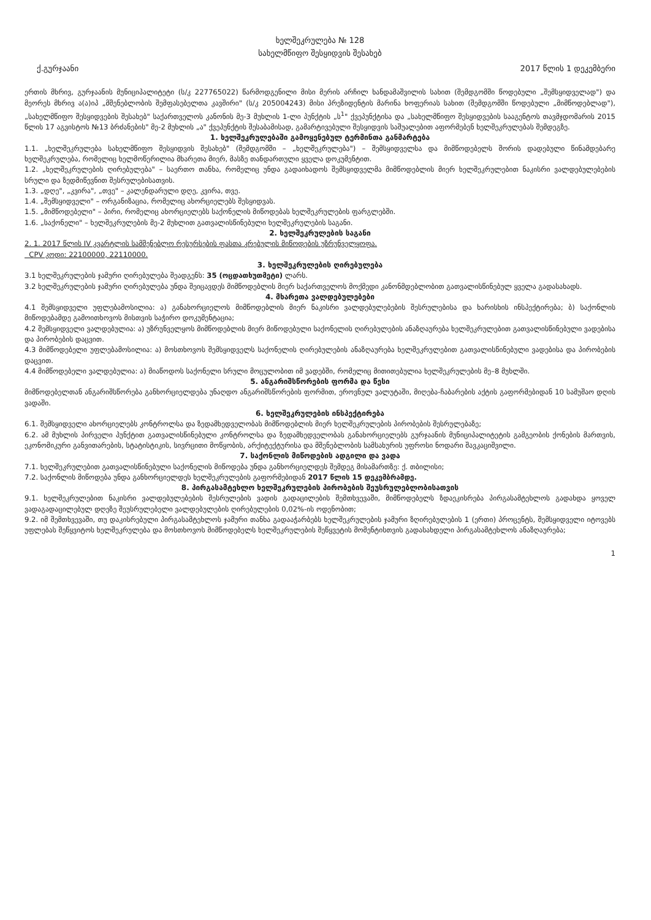ხელშეკრულება № 128
სახელმწიფო შესყიდვის შესახებ
ქ.გურჯაანი 2017 წლის 1 დეკემბერი
ერთის მხრივ, გურჯაანის მუნიციპალიტეტი (ს/კ 227765022) წარმოდგენილი მისი მერის არჩილ ხანდამაშვილის სახით (შემდგომში წოდებული „შემსყიდველად") და მეორეს მხრივ ა(ა)იპ „მშენებლობის შემფასებელთა კავშირი" (ს/კ 205004243) მისი პრეზიდენტის მარინა ხოფერიას სახით (შემდგომში წოდებული „მიმწოდებლად"), „სახელმწიფო შესყიდვების შესახებ" საქართველოს კანონის მე-3 მუხლის 1-ლი პუნქტის „ს<sup>1</sup>" ქვეპუნქტისა და „სახელმწიფო შესყიდვების სააგენტოს თავმჯდომარის 2015 წლის 17 აგვისტოს №13 ბრძანების" მე-2 მუხლის „ა" ქვეპუნქტის შესაბამისად, გამარტივებული შესყიდვის საშუალებით აფორმებენ ხელშეკრულებას შემდეგზე.
1. ხელშეკრულებაში გამოყენებულ ტერმინთა განმარტება
1.1. „ხელშეკრულება სახელმწიფო შესყიდვის შესახებ" (შემდგომში – „ხელშეკრულება") – შემსყიდველსა და მიმწოდებელს შორის დადებული წინამდებარე ხელშეკრულება, რომელიც ხელმოწერილია მხარეთა მიერ, მასზე თანდართული ყველა დოკუმენტით.
1.2. „ხელშეკრულების ღირებულება" – საერთო თანხა, რომელიც უნდა გადაიხადოს შემსყიდველმა მიმწოდებლის მიერ ხელშეკრულებით ნაკისრი ვალდებულებების სრული და ზედმიწევნით შესრულებისათვის.
1.3. „დღე", „კვირა", „თვე" – კალენდარული დღე, კვირა, თვე.
1.4. „შემსყიდველი" – ორგანიზაცია, რომელიც ახორციელებს შესყიდვას.
1.5. „მიმწოდებელი" – პირი, რომელიც ახორციელებს საქონელის მიწოდებას ხელშეკრულების ფარგლებში.
1.6. „საქონელი" – ხელშეკრულების მე-2 მუხლით გათვალისწინებული ხელშეკრულების საგანი.
2. ხელშეკრულების საგანი
2. 1. 2017 წლის IV კვარტლის სამშენებლო რესურსების ფასთა კრებულის მიწოდების უზრუნველყოფა.
CPV კოდი: 22100000, 22110000.
3. ხელშეკრულების ღირებულება
3.1 ხელშეკრულების ჯამური ღირებულება შეადგენს: 35 (ოცდათხუთმეტი) ლარს.
3.2 ხელშეკრულების ჯამური ღირებულება უნდა შეიცავდეს მიმწოდებლის მიერ საქართველოს მოქმედი კანონმდებლობით გათვალისწინებულ ყველა გადასახადს.
4. მხარეთა ვალდებულებები
4.1 შემსყიდველი უფლებამოსილია: ა) განახორციელოს მიმწოდებლის მიერ ნაკისრი ვალდებულებების შესრულებისა და ხარისხის ინსპექტირება; ბ) საქონლის მიწოდებამდე გამოითხოვოს მისთვის საჭირო დოკუმენტაცია;
4.2 შემსყიდველი ვალდებულია: ა) უზრუნველყოს მიმწოდებლის მიერ მიწოდებული საქონელის ღირებულების ანაზღაურება ხელშეკრულებით გათვალისწინებული ვადებისა და პირობების დაცვით.
4.3 მიმწოდებელი უფლებამოსილია: ა) მოსთხოვოს შემსყიდველს საქონელის ღირებულების ანაზღაურება ხელშეკრულებით გათვალისწინებული ვადებისა და პირობების დაცვით.
4.4 მიმწოდებელი ვალდებულია: ა) მიაწოდოს საქონელი სრული მოცულობით იმ ვადებში, რომელიც მითითებულია ხელშეკრულების მე–8 მუხლში.
5. ანგარიშსწორების ფორმა და წესი
მიმწოდებელთან ანგარიშსწორება განხორციელდება უნაღდო ანგარიშსწორების ფორმით, ეროვნულ ვალუტაში, მიღება-ჩაბარების აქტის გაფორმებიდან 10 სამუშაო დღის ვადაში.
6. ხელშეკრულების ინსპექტირება
6.1. შემსყიდველი ახორციელებს კონტროლსა და ზედამხედველობას მიმწოდებლის მიერ ხელშეკრულების პირობების შესრულებაზე;
6.2. ამ მუხლის პირველი პუნქტით გათვალისწინებული კონტროლსა და ზედამხედველობას განახორციელებს გურჯაანის მუნიციპალიტეტის გამგეობის ქონების მართვის, ეკონომიკური განვითარების, სტატისტიკის, სივრცითი მოწყობის, არქიტექტურისა და მშენებლობის სამსახურის უფროსი ნოდარი შავკაციშვილი.
7. საქონლის მიწოდების ადგილი და ვადა
7.1. ხელშეკრულებით გათვალისწინებული საქონელის მიწოდება უნდა განხორციელდეს შემდეგ მისამართზე: ქ. თბილისი;
7.2. საქონლის მიწოდება უნდა განხორციელდეს ხელშეკრულების გაფორმებიდან 2017 წლის 15 დეკემბრამდე.
8. პირგასამტეხლო ხელშეკრულების პირობების შეუსრულებლობისათვის
9.1. ხელშეკრულებით ნაკისრი ვალდებულებების შესრულების ვადის გადაცილების შემთხვევაში, მიმწოდებელს ზდაეკისრება პირგასამტეხლოს გადახდა ყოველ ვადაგადაცილებულ დღეზე შეუსრულებელი ვალდებულების ღირებულების 0,02%-ის ოდენობით;
9.2. იმ შემთხვევაში, თუ დაკისრებული პირგასამტეხლოს ჯამური თანხა გადააჭარბებს ხელშეკრულების ჯამური ზღირებულების 1 (ერთი) პროცენტს, შემსყიდველი იტოვებს უფლებას შეწყვიტოს ხელშეკრულება და მოსთხოვოს მიმწოდებელს ხელშეკრულების შეწყვეტის მომენტისთვის გადასახდელი პირგასამტეხლოს ანაზღაურება;
1